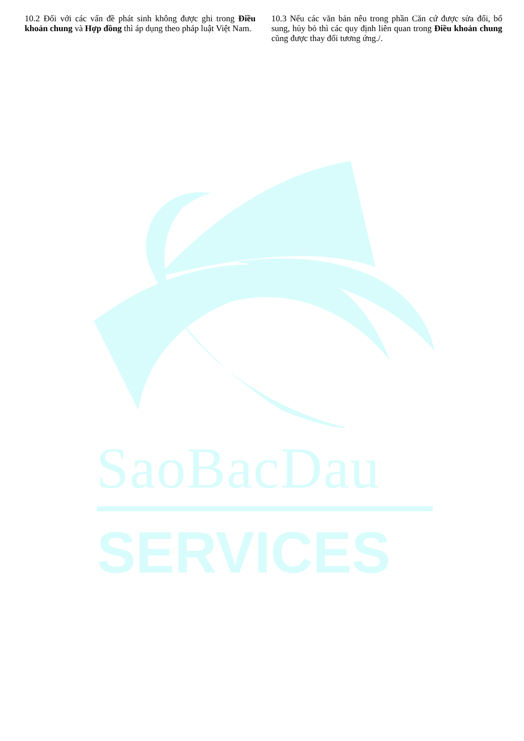SaoBacDau
SERVICES
10.2 Đối với các vấn đề phát sinh không được ghi trong Điều khoản chung và Hợp đồng thì áp dụng theo pháp luật Việt Nam.
10.3 Nếu các văn bản nêu trong phần Căn cứ được sửa đổi, bổ sung, hủy bỏ thì các quy định liên quan trong Điều khoản chung cũng được thay đổi tương ứng./.